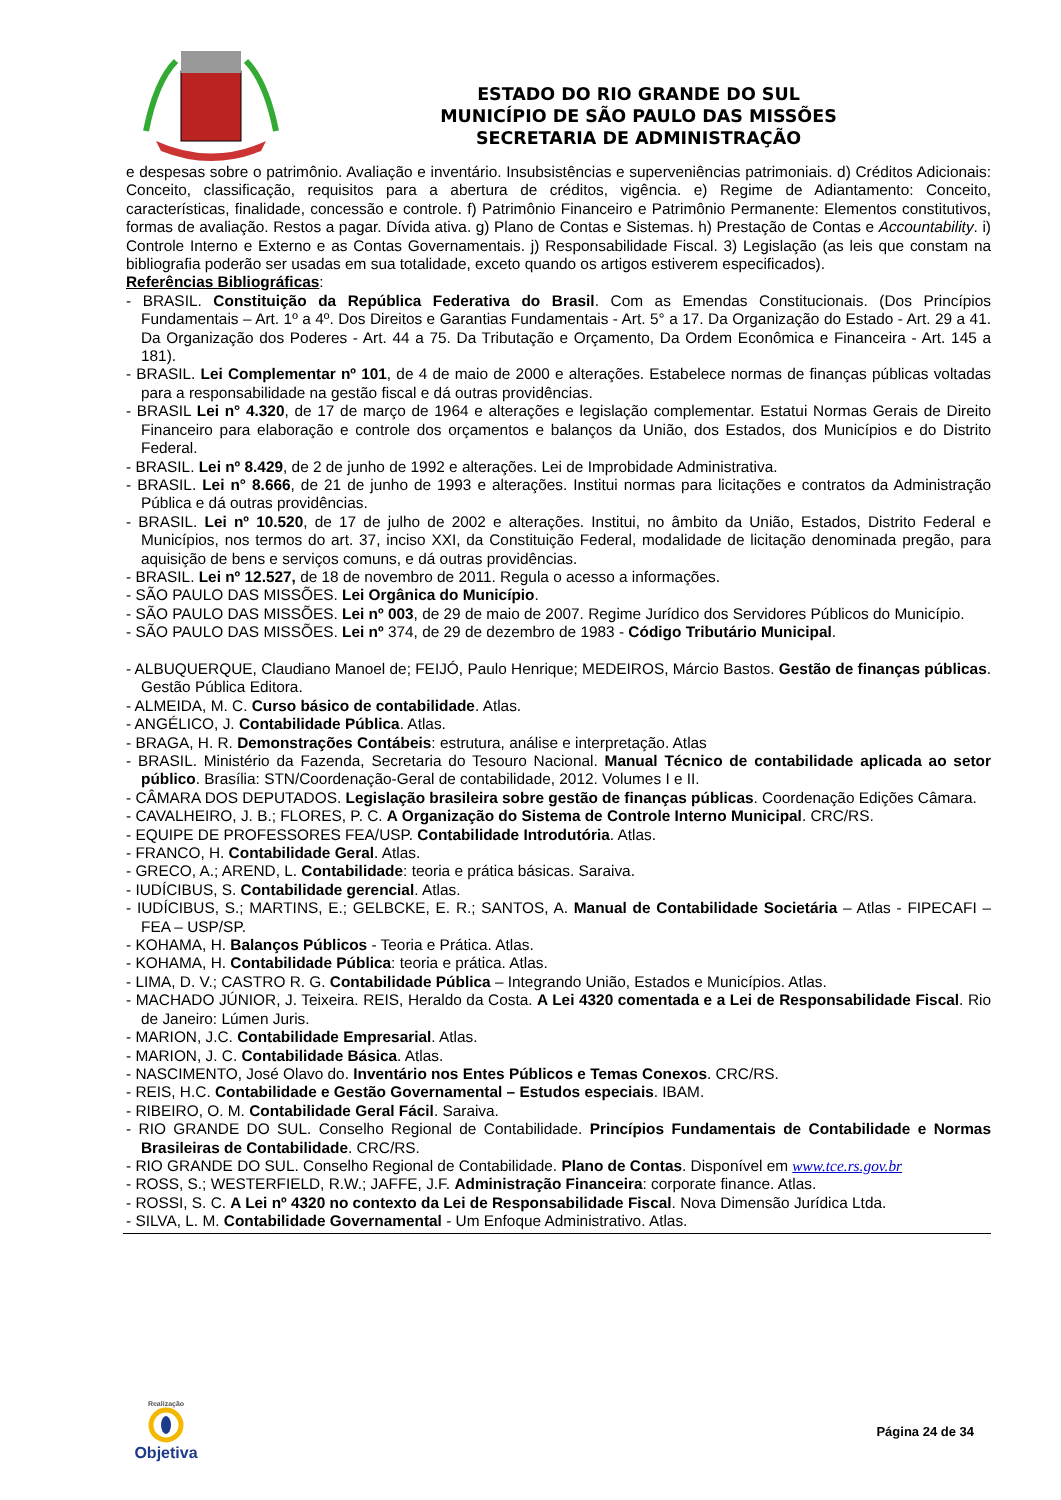ESTADO DO RIO GRANDE DO SUL
MUNICÍPIO DE SÃO PAULO DAS MISSÕES
SECRETARIA DE ADMINISTRAÇÃO
e despesas sobre o patrimônio. Avaliação e inventário. Insubsistências e superveniências patrimoniais. d) Créditos Adicionais: Conceito, classificação, requisitos para a abertura de créditos, vigência. e) Regime de Adiantamento: Conceito, características, finalidade, concessão e controle. f) Patrimônio Financeiro e Patrimônio Permanente: Elementos constitutivos, formas de avaliação. Restos a pagar. Dívida ativa. g) Plano de Contas e Sistemas. h) Prestação de Contas e Accountability. i) Controle Interno e Externo e as Contas Governamentais. j) Responsabilidade Fiscal. 3) Legislação (as leis que constam na bibliografia poderão ser usadas em sua totalidade, exceto quando os artigos estiverem especificados).
Referências Bibliográficas:
- BRASIL. Constituição da República Federativa do Brasil. Com as Emendas Constitucionais. (Dos Princípios Fundamentais – Art. 1º a 4º. Dos Direitos e Garantias Fundamentais - Art. 5° a 17. Da Organização do Estado - Art. 29 a 41. Da Organização dos Poderes - Art. 44 a 75. Da Tributação e Orçamento, Da Ordem Econômica e Financeira - Art. 145 a 181).
- BRASIL. Lei Complementar nº 101, de 4 de maio de 2000 e alterações. Estabelece normas de finanças públicas voltadas para a responsabilidade na gestão fiscal e dá outras providências.
- BRASIL Lei n° 4.320, de 17 de março de 1964 e alterações e legislação complementar. Estatui Normas Gerais de Direito Financeiro para elaboração e controle dos orçamentos e balanços da União, dos Estados, dos Municípios e do Distrito Federal.
- BRASIL. Lei nº 8.429, de 2 de junho de 1992 e alterações. Lei de Improbidade Administrativa.
- BRASIL. Lei n° 8.666, de 21 de junho de 1993 e alterações. Institui normas para licitações e contratos da Administração Pública e dá outras providências.
- BRASIL. Lei nº 10.520, de 17 de julho de 2002 e alterações. Institui, no âmbito da União, Estados, Distrito Federal e Municípios, nos termos do art. 37, inciso XXI, da Constituição Federal, modalidade de licitação denominada pregão, para aquisição de bens e serviços comuns, e dá outras providências.
- BRASIL. Lei nº 12.527, de 18 de novembro de 2011. Regula o acesso a informações.
- SÃO PAULO DAS MISSÕES. Lei Orgânica do Município.
- SÃO PAULO DAS MISSÕES. Lei nº 003, de 29 de maio de 2007. Regime Jurídico dos Servidores Públicos do Município.
- SÃO PAULO DAS MISSÕES. Lei nº 374, de 29 de dezembro de 1983 - Código Tributário Municipal.
- ALBUQUERQUE, Claudiano Manoel de; FEIJÓ, Paulo Henrique; MEDEIROS, Márcio Bastos. Gestão de finanças públicas. Gestão Pública Editora.
- ALMEIDA, M. C. Curso básico de contabilidade. Atlas.
- ANGÉLICO, J. Contabilidade Pública. Atlas.
- BRAGA, H. R. Demonstrações Contábeis: estrutura, análise e interpretação. Atlas
- BRASIL. Ministério da Fazenda, Secretaria do Tesouro Nacional. Manual Técnico de contabilidade aplicada ao setor público. Brasília: STN/Coordenação-Geral de contabilidade, 2012. Volumes I e II.
- CÂMARA DOS DEPUTADOS. Legislação brasileira sobre gestão de finanças públicas. Coordenação Edições Câmara.
- CAVALHEIRO, J. B.; FLORES, P. C. A Organização do Sistema de Controle Interno Municipal. CRC/RS.
- EQUIPE DE PROFESSORES FEA/USP. Contabilidade Introdutória. Atlas.
- FRANCO, H. Contabilidade Geral. Atlas.
- GRECO, A.; AREND, L. Contabilidade: teoria e prática básicas. Saraiva.
- IUDÍCIBUS, S. Contabilidade gerencial. Atlas.
- IUDÍCIBUS, S.; MARTINS, E.; GELBCKE, E. R.; SANTOS, A. Manual de Contabilidade Societária – Atlas - FIPECAFI – FEA – USP/SP.
- KOHAMA, H. Balanços Públicos - Teoria e Prática. Atlas.
- KOHAMA, H. Contabilidade Pública: teoria e prática. Atlas.
- LIMA, D. V.; CASTRO R. G. Contabilidade Pública – Integrando União, Estados e Municípios. Atlas.
- MACHADO JÚNIOR, J. Teixeira. REIS, Heraldo da Costa. A Lei 4320 comentada e a Lei de Responsabilidade Fiscal. Rio de Janeiro: Lúmen Juris.
- MARION, J.C. Contabilidade Empresarial. Atlas.
- MARION, J. C. Contabilidade Básica. Atlas.
- NASCIMENTO, José Olavo do. Inventário nos Entes Públicos e Temas Conexos. CRC/RS.
- REIS, H.C. Contabilidade e Gestão Governamental – Estudos especiais. IBAM.
- RIBEIRO, O. M. Contabilidade Geral Fácil. Saraiva.
- RIO GRANDE DO SUL. Conselho Regional de Contabilidade. Princípios Fundamentais de Contabilidade e Normas Brasileiras de Contabilidade. CRC/RS.
- RIO GRANDE DO SUL. Conselho Regional de Contabilidade. Plano de Contas. Disponível em www.tce.rs.gov.br
- ROSS, S.; WESTERFIELD, R.W.; JAFFE, J.F. Administração Financeira: corporate finance. Atlas.
- ROSSI, S. C. A Lei nº 4320 no contexto da Lei de Responsabilidade Fiscal. Nova Dimensão Jurídica Ltda.
- SILVA, L. M. Contabilidade Governamental - Um Enfoque Administrativo. Atlas.
Realização
Objetiva
Página 24 de 34